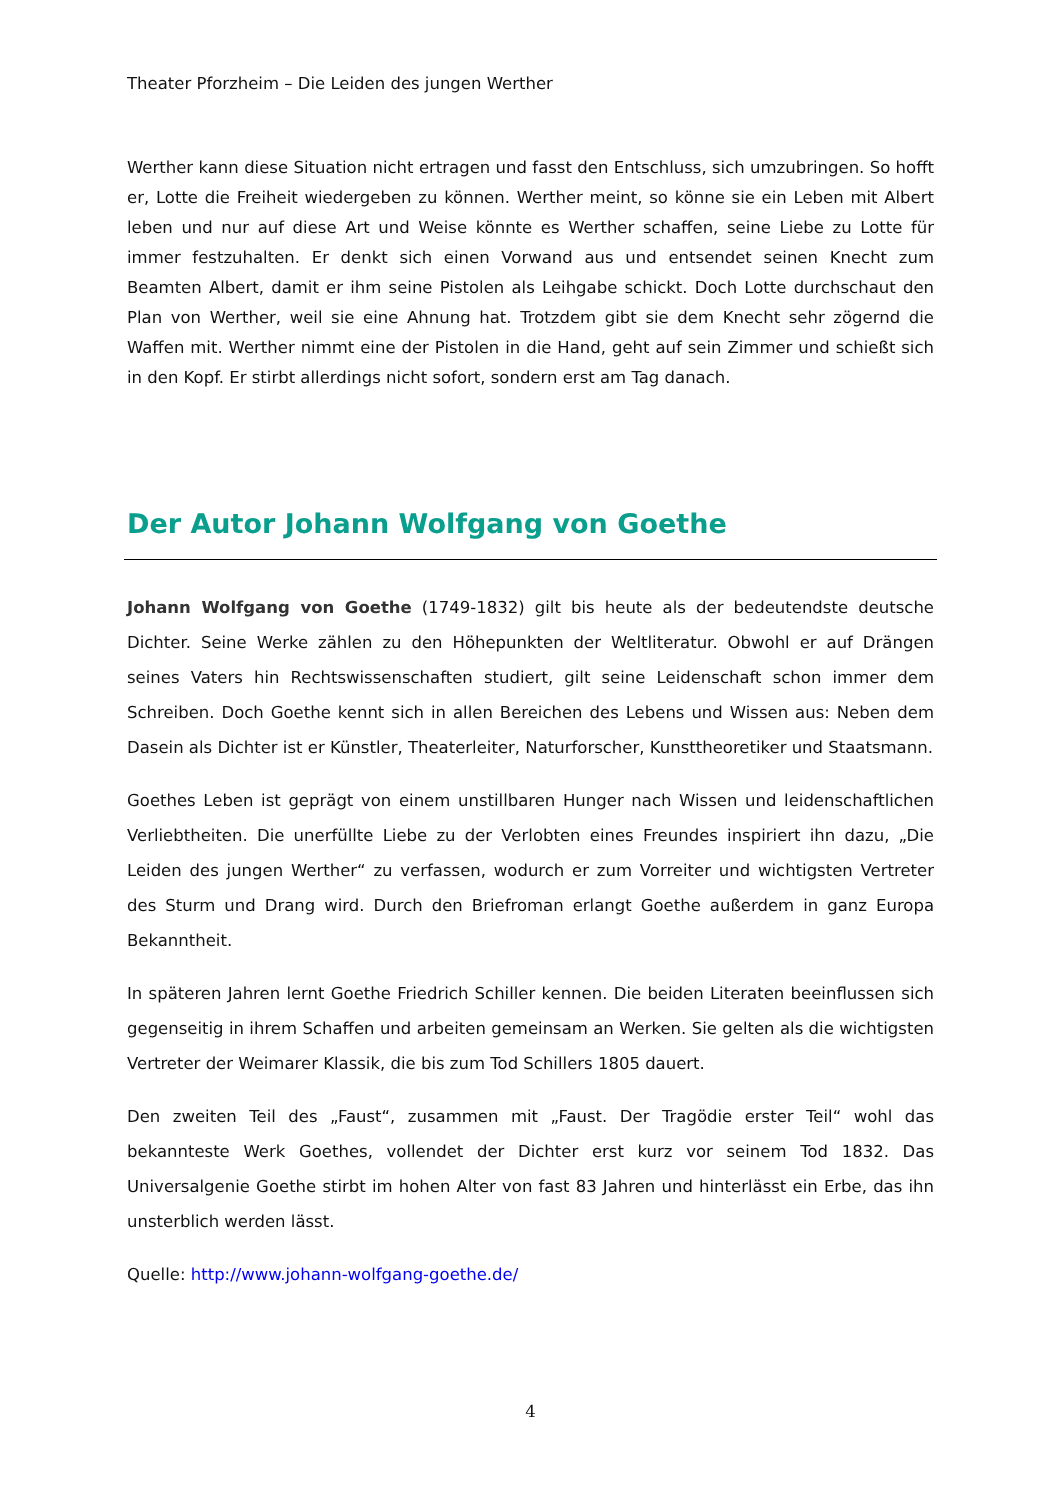Theater Pforzheim – Die Leiden des jungen Werther
Werther kann diese Situation nicht ertragen und fasst den Entschluss, sich umzubringen. So hofft er, Lotte die Freiheit wiedergeben zu können. Werther meint, so könne sie ein Leben mit Albert leben und nur auf diese Art und Weise könnte es Werther schaffen, seine Liebe zu Lotte für immer festzuhalten. Er denkt sich einen Vorwand aus und entsendet seinen Knecht zum Beamten Albert, damit er ihm seine Pistolen als Leihgabe schickt. Doch Lotte durchschaut den Plan von Werther, weil sie eine Ahnung hat. Trotzdem gibt sie dem Knecht sehr zögernd die Waffen mit. Werther nimmt eine der Pistolen in die Hand, geht auf sein Zimmer und schießt sich in den Kopf. Er stirbt allerdings nicht sofort, sondern erst am Tag danach.
Der Autor Johann Wolfgang von Goethe
Johann Wolfgang von Goethe (1749-1832) gilt bis heute als der bedeutendste deutsche Dichter. Seine Werke zählen zu den Höhepunkten der Weltliteratur. Obwohl er auf Drängen seines Vaters hin Rechtswissenschaften studiert, gilt seine Leidenschaft schon immer dem Schreiben. Doch Goethe kennt sich in allen Bereichen des Lebens und Wissen aus: Neben dem Dasein als Dichter ist er Künstler, Theaterleiter, Naturforscher, Kunsttheoretiker und Staatsmann.
Goethes Leben ist geprägt von einem unstillbaren Hunger nach Wissen und leidenschaftlichen Verliebtheiten. Die unerfüllte Liebe zu der Verlobten eines Freundes inspiriert ihn dazu, „Die Leiden des jungen Werther“ zu verfassen, wodurch er zum Vorreiter und wichtigsten Vertreter des Sturm und Drang wird. Durch den Briefroman erlangt Goethe außerdem in ganz Europa Bekanntheit.
In späteren Jahren lernt Goethe Friedrich Schiller kennen. Die beiden Literaten beeinflussen sich gegenseitig in ihrem Schaffen und arbeiten gemeinsam an Werken. Sie gelten als die wichtigsten Vertreter der Weimarer Klassik, die bis zum Tod Schillers 1805 dauert.
Den zweiten Teil des „Faust“, zusammen mit „Faust. Der Tragödie erster Teil“ wohl das bekannteste Werk Goethes, vollendet der Dichter erst kurz vor seinem Tod 1832. Das Universalgenie Goethe stirbt im hohen Alter von fast 83 Jahren und hinterlässt ein Erbe, das ihn unsterblich werden lässt.
Quelle: http://www.johann-wolfgang-goethe.de/
4